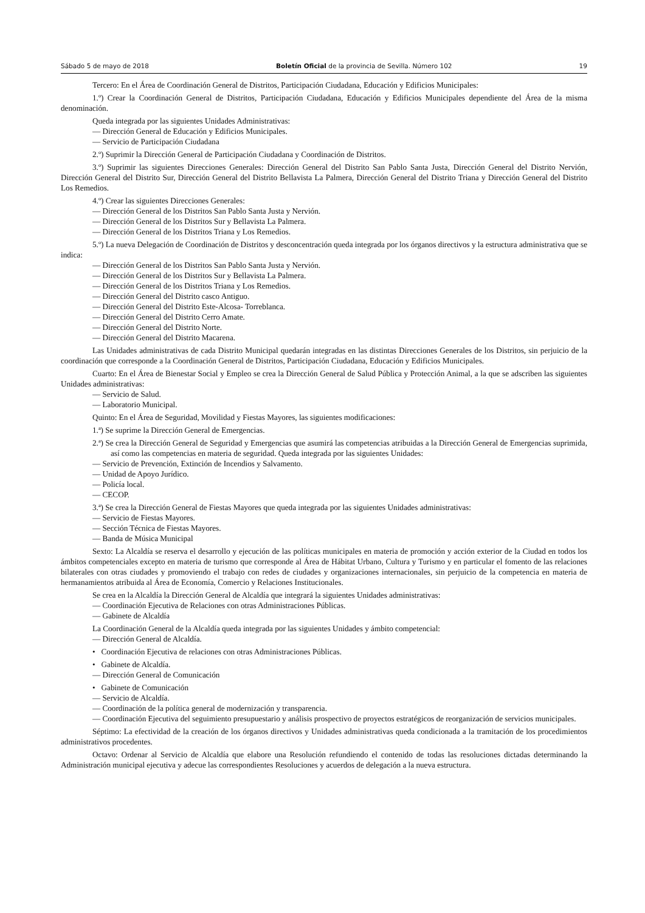Sábado 5 de mayo de 2018 Boletín Oficial de la provincia de Sevilla. Número 102 19
Tercero: En el Área de Coordinación General de Distritos, Participación Ciudadana, Educación y Edificios Municipales:
1.º) Crear la Coordinación General de Distritos, Participación Ciudadana, Educación y Edificios Municipales dependiente del Área de la misma denominación.
Queda integrada por las siguientes Unidades Administrativas:
— Dirección General de Educación y Edificios Municipales.
— Servicio de Participación Ciudadana
2.º) Suprimir la Dirección General de Participación Ciudadana y Coordinación de Distritos.
3.º) Suprimir las siguientes Direcciones Generales: Dirección General del Distrito San Pablo Santa Justa, Dirección General del Distrito Nervión, Dirección General del Distrito Sur, Dirección General del Distrito Bellavista La Palmera, Dirección General del Distrito Triana y Dirección General del Distrito Los Remedios.
4.º) Crear las siguientes Direcciones Generales:
— Dirección General de los Distritos San Pablo Santa Justa y Nervión.
— Dirección General de los Distritos Sur y Bellavista La Palmera.
— Dirección General de los Distritos Triana y Los Remedios.
5.º) La nueva Delegación de Coordinación de Distritos y desconcentración queda integrada por los órganos directivos y la estructura administrativa que se indica:
— Dirección General de los Distritos San Pablo Santa Justa y Nervión.
— Dirección General de los Distritos Sur y Bellavista La Palmera.
— Dirección General de los Distritos Triana y Los Remedios.
— Dirección General del Distrito casco Antiguo.
— Dirección General del Distrito Este-Alcosa- Torreblanca.
— Dirección General del Distrito Cerro Amate.
— Dirección General del Distrito Norte.
— Dirección General del Distrito Macarena.
Las Unidades administrativas de cada Distrito Municipal quedarán integradas en las distintas Direcciones Generales de los Distritos, sin perjuicio de la coordinación que corresponde a la Coordinación General de Distritos, Participación Ciudadana, Educación y Edificios Municipales.
Cuarto: En el Área de Bienestar Social y Empleo se crea la Dirección General de Salud Pública y Protección Animal, a la que se adscriben las siguientes Unidades administrativas:
— Servicio de Salud.
— Laboratorio Municipal.
Quinto: En el Área de Seguridad, Movilidad y Fiestas Mayores, las siguientes modificaciones:
1.ª) Se suprime la Dirección General de Emergencias.
2.ª) Se crea la Dirección General de Seguridad y Emergencias que asumirá las competencias atribuidas a la Dirección General de Emergencias suprimida, así como las competencias en materia de seguridad. Queda integrada por las siguientes Unidades:
— Servicio de Prevención, Extinción de Incendios y Salvamento.
— Unidad de Apoyo Jurídico.
— Policía local.
— CECOP.
3.ª) Se crea la Dirección General de Fiestas Mayores que queda integrada por las siguientes Unidades administrativas:
— Servicio de Fiestas Mayores.
— Sección Técnica de Fiestas Mayores.
— Banda de Música Municipal
Sexto: La Alcaldía se reserva el desarrollo y ejecución de las políticas municipales en materia de promoción y acción exterior de la Ciudad en todos los ámbitos competenciales excepto en materia de turismo que corresponde al Área de Hábitat Urbano, Cultura y Turismo y en particular el fomento de las relaciones bilaterales con otras ciudades y promoviendo el trabajo con redes de ciudades y organizaciones internacionales, sin perjuicio de la competencia en materia de hermanamientos atribuida al Área de Economía, Comercio y Relaciones Institucionales.
Se crea en la Alcaldía la Dirección General de Alcaldía que integrará la siguientes Unidades administrativas:
— Coordinación Ejecutiva de Relaciones con otras Administraciones Públicas.
— Gabinete de Alcaldía
La Coordinación General de la Alcaldía queda integrada por las siguientes Unidades y ámbito competencial:
— Dirección General de Alcaldía.
• Coordinación Ejecutiva de relaciones con otras Administraciones Públicas.
• Gabinete de Alcaldía.
— Dirección General de Comunicación
• Gabinete de Comunicación
— Servicio de Alcaldía.
— Coordinación de la política general de modernización y transparencia.
— Coordinación Ejecutiva del seguimiento presupuestario y análisis prospectivo de proyectos estratégicos de reorganización de servicios municipales.
Séptimo: La efectividad de la creación de los órganos directivos y Unidades administrativas queda condicionada a la tramitación de los procedimientos administrativos procedentes.
Octavo: Ordenar al Servicio de Alcaldía que elabore una Resolución refundiendo el contenido de todas las resoluciones dictadas determinando la Administración municipal ejecutiva y adecue las correspondientes Resoluciones y acuerdos de delegación a la nueva estructura.